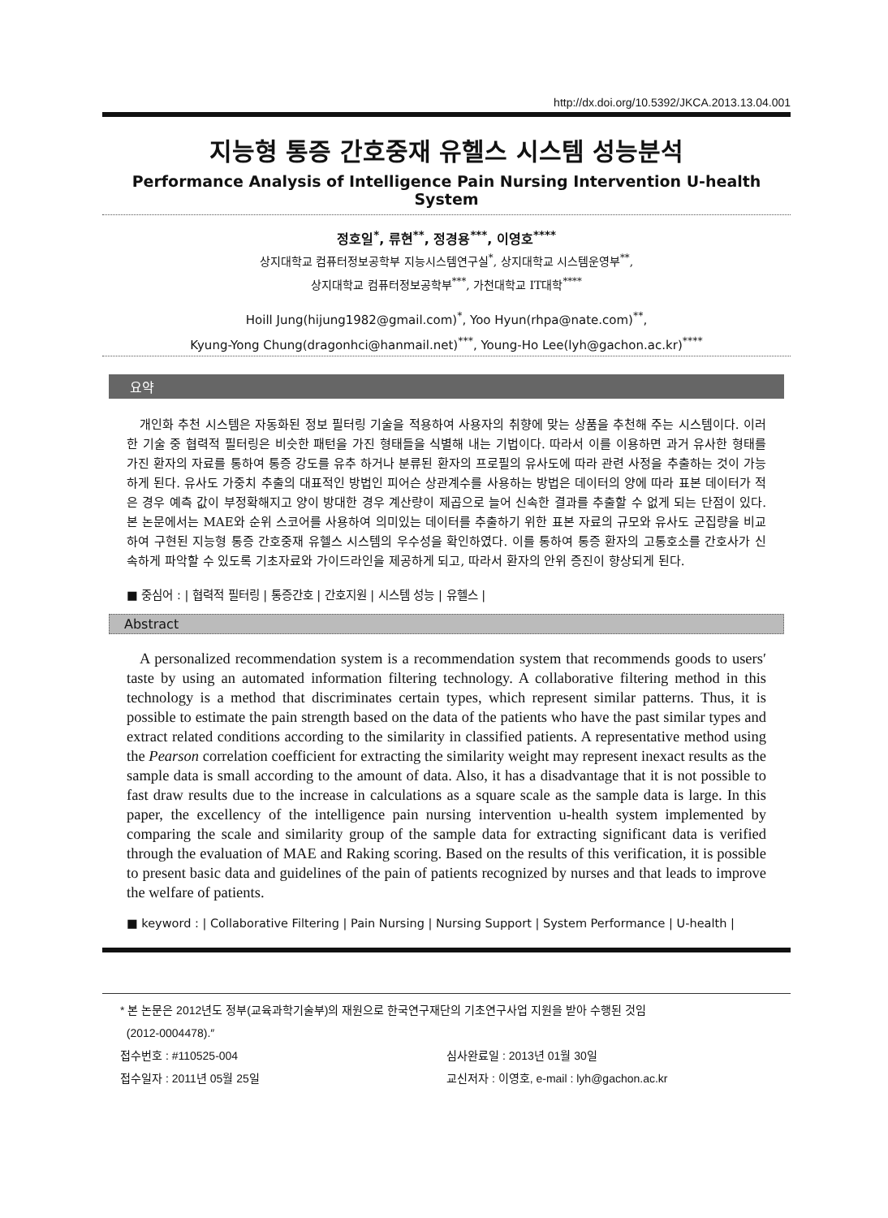http://dx.doi.org/10.5392/JKCA.2013.13.04.001
지능형 통증 간호중재 유헬스 시스템 성능분석
Performance Analysis of Intelligence Pain Nursing Intervention U-health System
정호일<sup>*</sup>, 류현<sup>**</sup>, 정경용<sup>***</sup>, 이영호<sup>****</sup>
상지대학교 컴퓨터정보공학부 지능시스템연구실<sup>*</sup>, 상지대학교 시스템운영부<sup>**</sup>,
상지대학교 컴퓨터정보공학부<sup>***</sup>, 가천대학교 IT대학<sup>****</sup>
Hoill Jung(hijung1982@gmail.com)<sup>*</sup>, Yoo Hyun(rhpa@nate.com)<sup>**</sup>,
Kyung-Yong Chung(dragonhci@hanmail.net)<sup>***</sup>, Young-Ho Lee(lyh@gachon.ac.kr)<sup>****</sup>
요약
개인화 추천 시스템은 자동화된 정보 필터링 기술을 적용하여 사용자의 취향에 맞는 상품을 추천해 주는 시스템이다. 이러한 기술 중 협력적 필터링은 비슷한 패턴을 가진 형태들을 식별해 내는 기법이다. 따라서 이를 이용하면 과거 유사한 형태를 가진 환자의 자료를 통하여 통증 강도를 유추 하거나 분류된 환자의 프로필의 유사도에 따라 관련 사정을 추출하는 것이 가능하게 된다. 유사도 가중치 추출의 대표적인 방법인 피어슨 상관계수를 사용하는 방법은 데이터의 양에 따라 표본 데이터가 적은 경우 예측 값이 부정확해지고 양이 방대한 경우 계산량이 제곱으로 늘어 신속한 결과를 추출할 수 없게 되는 단점이 있다. 본 논문에서는 MAE와 순위 스코어를 사용하여 의미있는 데이터를 추출하기 위한 표본 자료의 규모와 유사도 군집량을 비교하여 구현된 지능형 통증 간호중재 유헬스 시스템의 우수성을 확인하였다. 이를 통하여 통증 환자의 고통호소를 간호사가 신속하게 파악할 수 있도록 기초자료와 가이드라인을 제공하게 되고, 따라서 환자의 안위 증진이 향상되게 된다.
■ 중심어 : | 협력적 필터링 | 통증간호 | 간호지원 | 시스템 성능 | 유헬스 |
Abstract
A personalized recommendation system is a recommendation system that recommends goods to users′ taste by using an automated information filtering technology. A collaborative filtering method in this technology is a method that discriminates certain types, which represent similar patterns. Thus, it is possible to estimate the pain strength based on the data of the patients who have the past similar types and extract related conditions according to the similarity in classified patients. A representative method using the Pearson correlation coefficient for extracting the similarity weight may represent inexact results as the sample data is small according to the amount of data. Also, it has a disadvantage that it is not possible to fast draw results due to the increase in calculations as a square scale as the sample data is large. In this paper, the excellency of the intelligence pain nursing intervention u-health system implemented by comparing the scale and similarity group of the sample data for extracting significant data is verified through the evaluation of MAE and Raking scoring. Based on the results of this verification, it is possible to present basic data and guidelines of the pain of patients recognized by nurses and that leads to improve the welfare of patients.
■ keyword : | Collaborative Filtering | Pain Nursing | Nursing Support | System Performance | U-health |
* 본 논문은 2012년도 정부(교육과학기술부)의 재원으로 한국연구재단의 기초연구사업 지원을 받아 수행된 것임
(2012-0004478).″
접수번호 : #110525-004 심사완료일 : 2013년 01월 30일
접수일자 : 2011년 05월 25일 교신저자 : 이영호, e-mail : lyh@gachon.ac.kr